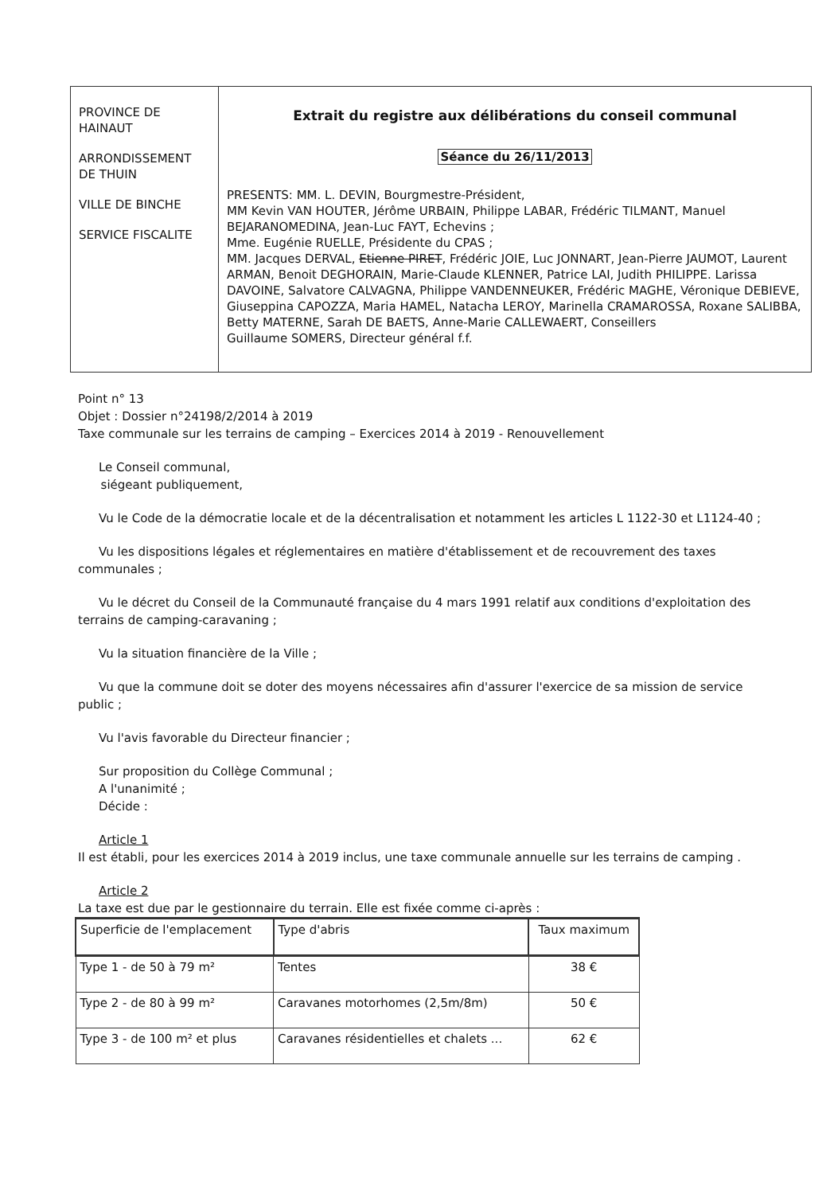PROVINCE DE HAINAUT
ARRONDISSEMENT DE THUIN
VILLE DE BINCHE
SERVICE FISCALITE
Extrait du registre aux délibérations du conseil communal
Séance du 26/11/2013
PRESENTS: MM. L. DEVIN, Bourgmestre-Président,
MM Kevin VAN HOUTER, Jérôme URBAIN, Philippe LABAR, Frédéric TILMANT, Manuel BEJARANOMEDINA, Jean-Luc FAYT, Echevins ;
Mme. Eugénie RUELLE, Présidente du CPAS ;
MM. Jacques DERVAL, Etienne PIRET, Frédéric JOIE, Luc JONNART, Jean-Pierre JAUMOT, Laurent ARMAN, Benoit DEGHORAIN, Marie-Claude KLENNER, Patrice LAI, Judith PHILIPPE. Larissa DAVOINE, Salvatore CALVAGNA, Philippe VANDENNEUKER, Frédéric MAGHE, Véronique DEBIEVE, Giuseppina CAPOZZA, Maria HAMEL, Natacha LEROY, Marinella CRAMAROSSA, Roxane SALIBBA, Betty MATERNE, Sarah DE BAETS, Anne-Marie CALLEWAERT, Conseillers
Guillaume SOMERS, Directeur général f.f.
Point n° 13
Objet : Dossier n°24198/2/2014 à 2019
Taxe communale sur les terrains de camping – Exercices 2014 à 2019 - Renouvellement
Le Conseil communal,
siégeant publiquement,
Vu le Code de la démocratie locale et de la décentralisation et notamment les articles L 1122-30 et L1124-40 ;
Vu les dispositions légales et réglementaires en matière d'établissement et de recouvrement des taxes communales ;
Vu le décret du Conseil de la Communauté française du 4 mars 1991 relatif aux conditions d'exploitation des terrains de camping-caravaning ;
Vu la situation financière de la Ville ;
Vu que la commune doit se doter des moyens nécessaires afin d'assurer l'exercice de sa mission de service public ;
Vu l'avis favorable du Directeur financier ;
Sur proposition du Collège Communal ;
A l'unanimité ;
Décide :
Article 1
Il est établi, pour les exercices 2014 à 2019 inclus, une taxe communale annuelle sur les terrains de camping .
Article 2
La taxe est due par le gestionnaire du terrain. Elle est fixée comme ci-après :
| Superficie de l'emplacement | Type d'abris | Taux maximum |
| --- | --- | --- |
| Type 1 - de 50 à 79 m² | Tentes | 38 € |
| Type 2 - de 80 à 99 m² | Caravanes motorhomes (2,5m/8m) | 50 € |
| Type 3 - de 100 m² et plus | Caravanes résidentielles et chalets ... | 62 € |